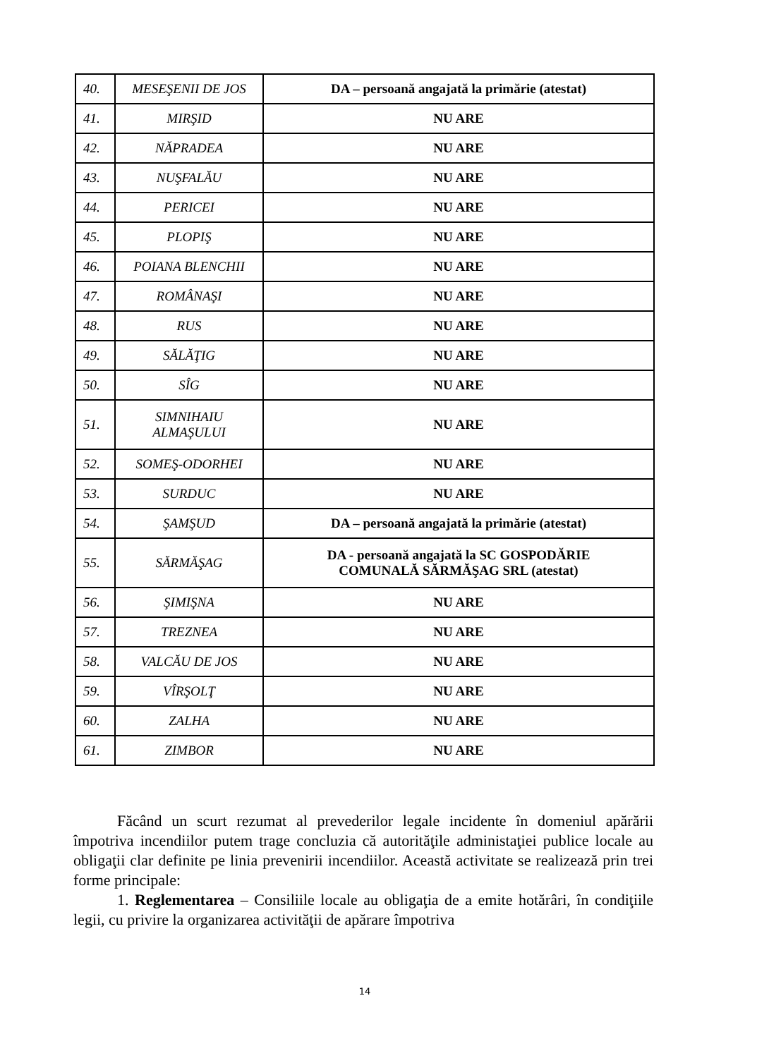| 40. | MESEŞENII DE JOS | DA – persoană angajată la primărie (atestat) |
| 41. | MIRŞID | NU ARE |
| 42. | NĂPRADEA | NU ARE |
| 43. | NUŞFALĂU | NU ARE |
| 44. | PERICEI | NU ARE |
| 45. | PLOPIŞ | NU ARE |
| 46. | POIANA BLENCHII | NU ARE |
| 47. | ROMÂNAŞI | NU ARE |
| 48. | RUS | NU ARE |
| 49. | SĂLĂŢIG | NU ARE |
| 50. | SÎG | NU ARE |
| 51. | SIMNIHAIU ALMAŞULUI | NU ARE |
| 52. | SOMEŞ-ODORHEI | NU ARE |
| 53. | SURDUC | NU ARE |
| 54. | ŞAMŞUD | DA – persoană angajată la primărie (atestat) |
| 55. | SĂRMĂŞAG | DA - persoană angajată la SC GOSPODĂRIE COMUNALĂ SĂRMĂŞAG SRL (atestat) |
| 56. | ŞIMIŞNA | NU ARE |
| 57. | TREZNEA | NU ARE |
| 58. | VALCĂU DE JOS | NU ARE |
| 59. | VÎRŞOLŢ | NU ARE |
| 60. | ZALHA | NU ARE |
| 61. | ZIMBOR | NU ARE |
Făcând un scurt rezumat al prevederilor legale incidente în domeniul apărării împotriva incendiilor putem trage concluzia că autorităţile administaţiei publice locale au obligaţii clar definite pe linia prevenirii incendiilor. Această activitate se realizează prin trei forme principale:
1. Reglementarea – Consiliile locale au obligaţia de a emite hotărâri, în condiţiile legii, cu privire la organizarea activităţii de apărare împotriva
14